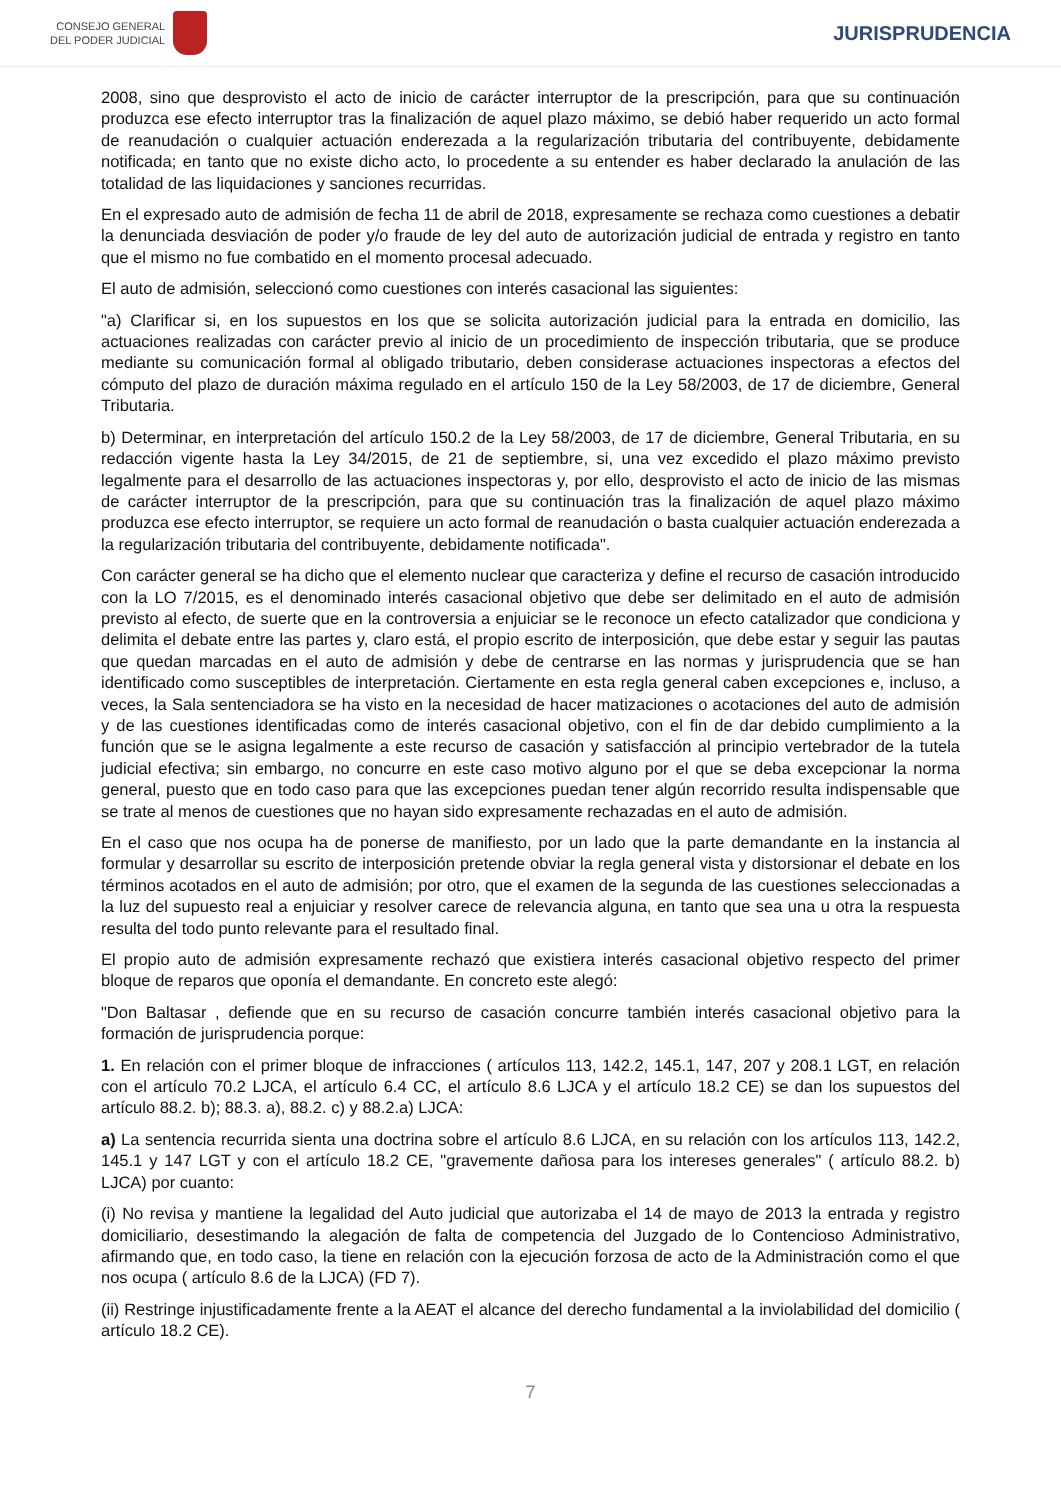CONSEJO GENERAL
DEL PODER JUDICIAL
JURISPRUDENCIA
2008, sino que desprovisto el acto de inicio de carácter interruptor de la prescripción, para que su continuación produzca ese efecto interruptor tras la finalización de aquel plazo máximo, se debió haber requerido un acto formal de reanudación o cualquier actuación enderezada a la regularización tributaria del contribuyente, debidamente notificada; en tanto que no existe dicho acto, lo procedente a su entender es haber declarado la anulación de las totalidad de las liquidaciones y sanciones recurridas.
En el expresado auto de admisión de fecha 11 de abril de 2018, expresamente se rechaza como cuestiones a debatir la denunciada desviación de poder y/o fraude de ley del auto de autorización judicial de entrada y registro en tanto que el mismo no fue combatido en el momento procesal adecuado.
El auto de admisión, seleccionó como cuestiones con interés casacional las siguientes:
"a) Clarificar si, en los supuestos en los que se solicita autorización judicial para la entrada en domicilio, las actuaciones realizadas con carácter previo al inicio de un procedimiento de inspección tributaria, que se produce mediante su comunicación formal al obligado tributario, deben considerase actuaciones inspectoras a efectos del cómputo del plazo de duración máxima regulado en el artículo 150 de la Ley 58/2003, de 17 de diciembre, General Tributaria.
b) Determinar, en interpretación del artículo 150.2 de la Ley 58/2003, de 17 de diciembre, General Tributaria, en su redacción vigente hasta la Ley 34/2015, de 21 de septiembre, si, una vez excedido el plazo máximo previsto legalmente para el desarrollo de las actuaciones inspectoras y, por ello, desprovisto el acto de inicio de las mismas de carácter interruptor de la prescripción, para que su continuación tras la finalización de aquel plazo máximo produzca ese efecto interruptor, se requiere un acto formal de reanudación o basta cualquier actuación enderezada a la regularización tributaria del contribuyente, debidamente notificada".
Con carácter general se ha dicho que el elemento nuclear que caracteriza y define el recurso de casación introducido con la LO 7/2015, es el denominado interés casacional objetivo que debe ser delimitado en el auto de admisión previsto al efecto, de suerte que en la controversia a enjuiciar se le reconoce un efecto catalizador que condiciona y delimita el debate entre las partes y, claro está, el propio escrito de interposición, que debe estar y seguir las pautas que quedan marcadas en el auto de admisión y debe de centrarse en las normas y jurisprudencia que se han identificado como susceptibles de interpretación. Ciertamente en esta regla general caben excepciones e, incluso, a veces, la Sala sentenciadora se ha visto en la necesidad de hacer matizaciones o acotaciones del auto de admisión y de las cuestiones identificadas como de interés casacional objetivo, con el fin de dar debido cumplimiento a la función que se le asigna legalmente a este recurso de casación y satisfacción al principio vertebrador de la tutela judicial efectiva; sin embargo, no concurre en este caso motivo alguno por el que se deba excepcionar la norma general, puesto que en todo caso para que las excepciones puedan tener algún recorrido resulta indispensable que se trate al menos de cuestiones que no hayan sido expresamente rechazadas en el auto de admisión.
En el caso que nos ocupa ha de ponerse de manifiesto, por un lado que la parte demandante en la instancia al formular y desarrollar su escrito de interposición pretende obviar la regla general vista y distorsionar el debate en los términos acotados en el auto de admisión; por otro, que el examen de la segunda de las cuestiones seleccionadas a la luz del supuesto real a enjuiciar y resolver carece de relevancia alguna, en tanto que sea una u otra la respuesta resulta del todo punto relevante para el resultado final.
El propio auto de admisión expresamente rechazó que existiera interés casacional objetivo respecto del primer bloque de reparos que oponía el demandante. En concreto este alegó:
"Don Baltasar , defiende que en su recurso de casación concurre también interés casacional objetivo para la formación de jurisprudencia porque:
1. En relación con el primer bloque de infracciones ( artículos 113, 142.2, 145.1, 147, 207 y 208.1 LGT, en relación con el artículo 70.2 LJCA, el artículo 6.4 CC, el artículo 8.6 LJCA y el artículo 18.2 CE) se dan los supuestos del artículo 88.2. b); 88.3. a), 88.2. c) y 88.2.a) LJCA:
a) La sentencia recurrida sienta una doctrina sobre el artículo 8.6 LJCA, en su relación con los artículos 113, 142.2, 145.1 y 147 LGT y con el artículo 18.2 CE, "gravemente dañosa para los intereses generales" ( artículo 88.2. b) LJCA) por cuanto:
(i) No revisa y mantiene la legalidad del Auto judicial que autorizaba el 14 de mayo de 2013 la entrada y registro domiciliario, desestimando la alegación de falta de competencia del Juzgado de lo Contencioso Administrativo, afirmando que, en todo caso, la tiene en relación con la ejecución forzosa de acto de la Administración como el que nos ocupa ( artículo 8.6 de la LJCA) (FD 7).
(ii) Restringe injustificadamente frente a la AEAT el alcance del derecho fundamental a la inviolabilidad del domicilio ( artículo 18.2 CE).
7